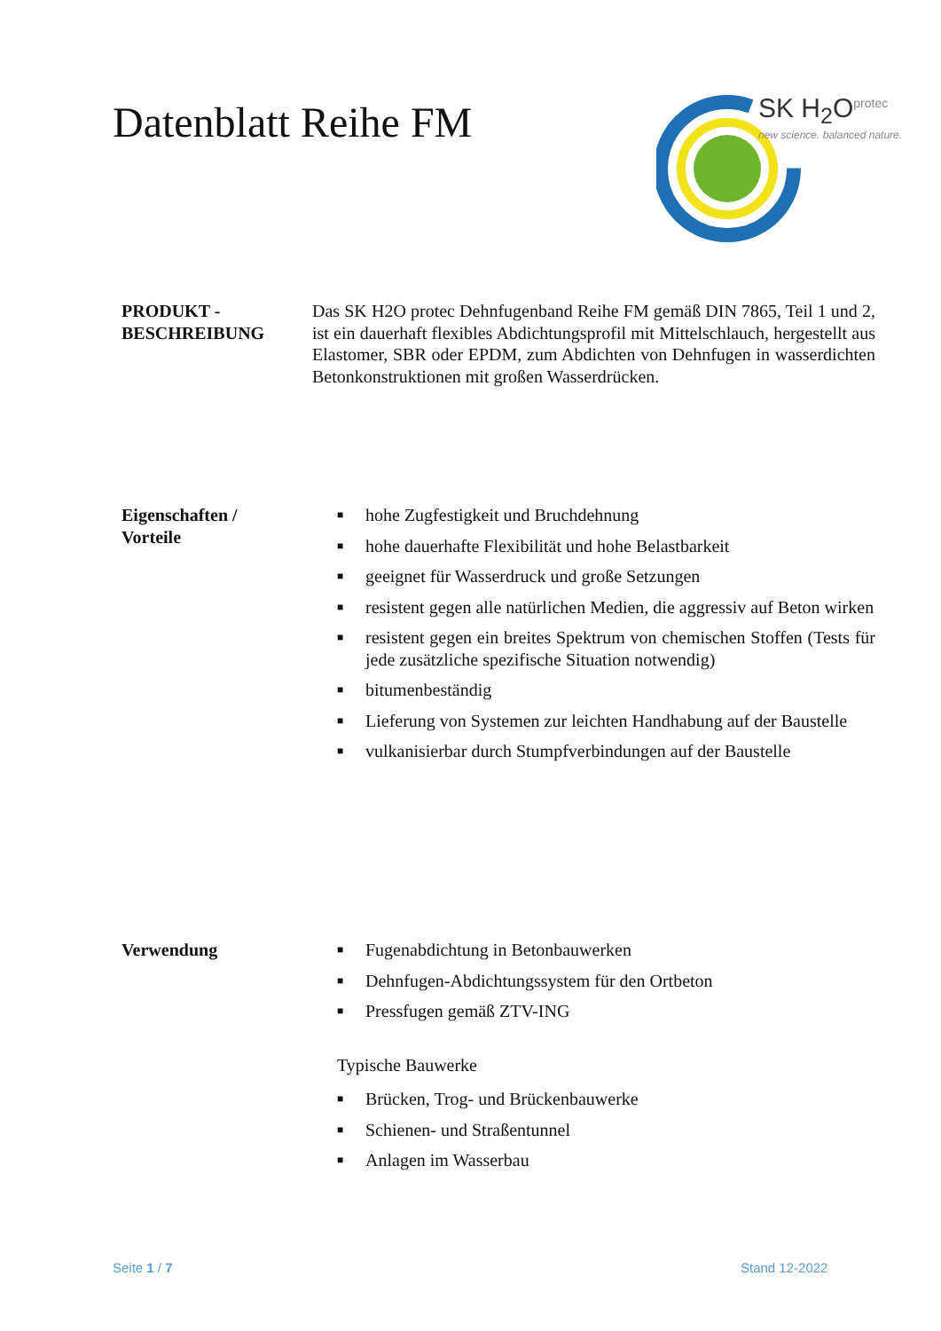Datenblatt Reihe FM
SK H<sub>2</sub>O<sup>protec</sup>
new science. balanced nature.
PRODUKT -
BESCHREIBUNG
Das SK H2O protec Dehnfugenband Reihe FM gemäß DIN 7865, Teil 1 und 2, ist ein dauerhaft flexibles Abdichtungsprofil mit Mittelschlauch, hergestellt aus Elastomer, SBR oder EPDM, zum Abdichten von Dehnfugen in wasserdichten Betonkonstruktionen mit großen Wasserdrücken.
Eigenschaften /
Vorteile
■ hohe Zugfestigkeit und Bruchdehnung
■ hohe dauerhafte Flexibilität und hohe Belastbarkeit
■ geeignet für Wasserdruck und große Setzungen
■ resistent gegen alle natürlichen Medien, die aggressiv auf Beton wirken
■ resistent gegen ein breites Spektrum von chemischen Stoffen (Tests für jede zusätzliche spezifische Situation notwendig)
■ bitumenbeständig
■ Lieferung von Systemen zur leichten Handhabung auf der Baustelle
■ vulkanisierbar durch Stumpfverbindungen auf der Baustelle
Verwendung
■ Fugenabdichtung in Betonbauwerken
■ Dehnfugen-Abdichtungssystem für den Ortbeton
■ Pressfugen gemäß ZTV-ING
Typische Bauwerke
■ Brücken, Trog- und Brückenbauwerke
■ Schienen- und Straßentunnel
■ Anlagen im Wasserbau
Seite 1 / 7 Stand 12-2022